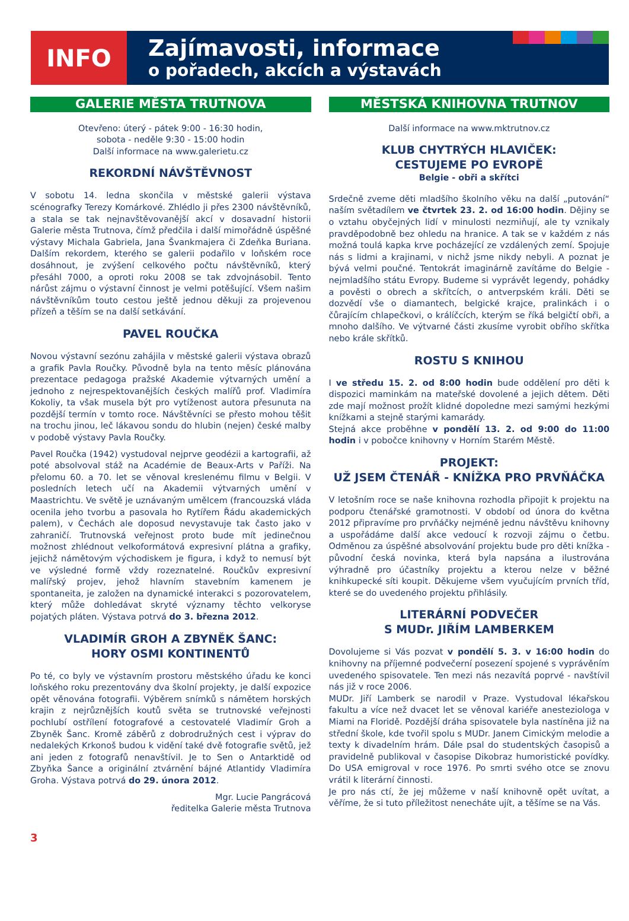INFO
Zajímavosti, informace
o pořadech, akcích a výstavách
GALERIE MĚSTA TRUTNOVA
Otevřeno: úterý - pátek 9:00 - 16:30 hodin,
sobota - neděle 9:30 - 15:00 hodin
Další informace na www.galerietu.cz
REKORDNÍ NÁVŠTĚVNOST
V sobotu 14. ledna skončila v městské galerii výstava scénografky Terezy Komárkové. Zhlédlo ji přes 2300 návštěvníků, a stala se tak nejnavštěvovanější akcí v dosavadní historii Galerie města Trutnova, čímž předčila i další mimořádně úspěšné výstavy Michala Gabriela, Jana Švankmajera či Zdeňka Buriana. Dalším rekordem, kterého se galerii podařilo v loňském roce dosáhnout, je zvýšení celkového počtu návštěvníků, který přesáhl 7000, a oproti roku 2008 se tak zdvojnásobil. Tento nárůst zájmu o výstavní činnost je velmi potěšující. Všem našim návštěvníkům touto cestou ještě jednou děkuji za projevenou přízeň a těším se na další setkávání.
PAVEL ROUČKA
Novou výstavní sezónu zahájila v městské galerii výstava obrazů a grafik Pavla Roučky. Původně byla na tento měsíc plánována prezentace pedagoga pražské Akademie výtvarných umění a jednoho z nejrespektovanějších českých malířů prof. Vladimíra Kokoliy, ta však musela být pro vytíženost autora přesunuta na pozdější termín v tomto roce. Návštěvníci se přesto mohou těšit na trochu jinou, leč lákavou sondu do hlubin (nejen) české malby v podobě výstavy Pavla Roučky.
Pavel Roučka (1942) vystudoval nejprve geodézii a kartografii, až poté absolvoval stáž na Académie de Beaux-Arts v Paříži. Na přelomu 60. a 70. let se věnoval kreslenému filmu v Belgii. V posledních letech učí na Akademii výtvarných umění v Maastrichtu. Ve světě je uznávaným umělcem (francouzská vláda ocenila jeho tvorbu a pasovala ho Rytířem Řádu akademických palem), v Čechách ale doposud nevystavuje tak často jako v zahraničí. Trutnovská veřejnost proto bude mít jedinečnou možnost zhlédnout velkoformátová expresivní plátna a grafiky, jejichž námětovým východiskem je figura, i když to nemusí být ve výsledné formě vždy rozeznatelné. Roučkův expresivní malířský projev, jehož hlavním stavebním kamenem je spontaneita, je založen na dynamické interakci s pozorovatelem, který může dohledávat skryté významy těchto velkoryse pojatých pláten. Výstava potrvá do 3. března 2012.
VLADIMÍR GROH A ZBYNĚK ŠANC:
HORY OSMI KONTINENTŮ
Po té, co byly ve výstavním prostoru městského úřadu ke konci loňského roku prezentovány dva školní projekty, je další expozice opět věnována fotografii. Výběrem snímků s námětem horských krajin z nejrůznějších koutů světa se trutnovské veřejnosti pochlubí ostřílení fotografové a cestovatelé Vladimír Groh a Zbyněk Šanc. Kromě záběrů z dobrodružných cest i výprav do nedalekých Krkonoš budou k vidění také dvě fotografie světů, jež ani jeden z fotografů nenavštívil. Je to Sen o Antarktidě od Zbyňka Šance a originální ztvárnění bájné Atlantidy Vladimíra Groha. Výstava potrvá do 29. února 2012.
Mgr. Lucie Pangrácová
ředitelka Galerie města Trutnova
MĚSTSKÁ KNIHOVNA TRUTNOV
Další informace na www.mktrutnov.cz
KLUB CHYTRÝCH HLAVIČEK:
CESTUJEME PO EVROPĚ
Belgie - obři a skřítci
Srdečně zveme děti mladšího školního věku na další „putování“ naším světadílem ve čtvrtek 23. 2. od 16:00 hodin. Dějiny se o vztahu obyčejných lidí v minulosti nezmiňují, ale ty vznikaly pravděpodobně bez ohledu na hranice. A tak se v každém z nás možná toulá kapka krve pocházející ze vzdálených zemí. Spojuje nás s lidmi a krajinami, v nichž jsme nikdy nebyli. A poznat je bývá velmi poučné. Tentokrát imaginárně zavítáme do Belgie - nejmladšího státu Evropy. Budeme si vyprávět legendy, pohádky a pověsti o obrech a skřítcích, o antverpském králi. Děti se dozvědí vše o diamantech, belgické krajce, pralinkách i o čůrajícím chlapečkovi, o králíčcích, kterým se říká belgičtí obři, a mnoho dalšího. Ve výtvarné části zkusíme vyrobit obřího skřítka nebo krále skřítků.
ROSTU S KNIHOU
I ve středu 15. 2. od 8:00 hodin bude oddělení pro děti k dispozici maminkám na mateřské dovolené a jejich dětem. Děti zde mají možnost prožít klidné dopoledne mezi samými hezkými knížkami a stejně starými kamarády.
Stejná akce proběhne v pondělí 13. 2. od 9:00 do 11:00 hodin i v pobočce knihovny v Horním Starém Městě.
PROJEKT:
UŽ JSEM ČTENÁŘ - KNÍŽKA PRO PRVŇÁČKA
V letošním roce se naše knihovna rozhodla připojit k projektu na podporu čtenářské gramotnosti. V období od února do května 2012 připravíme pro prvňáčky nejméně jednu návštěvu knihovny a uspořádáme další akce vedoucí k rozvoji zájmu o četbu. Odměnou za úspěšné absolvování projektu bude pro děti knížka - původní česká novinka, která byla napsána a ilustrována výhradně pro účastníky projektu a kterou nelze v běžné knihkupecké síti koupit. Děkujeme všem vyučujícím prvních tříd, které se do uvedeného projektu přihlásily.
LITERÁRNÍ PODVEČER
S MUDr. JIŘÍM LAMBERKEM
Dovolujeme si Vás pozvat v pondělí 5. 3. v 16:00 hodin do knihovny na příjemné podvečerní posezení spojené s vyprávěním uvedeného spisovatele. Ten mezi nás nezavítá poprvé - navštívil nás již v roce 2006.
MUDr. Jiří Lamberk se narodil v Praze. Vystudoval lékařskou fakultu a více než dvacet let se věnoval kariéře anesteziologa v Miami na Floridě. Pozdější dráha spisovatele byla nastíněna již na střední škole, kde tvořil spolu s MUDr. Janem Cimickým melodie a texty k divadelním hrám. Dále psal do studentských časopisů a pravidelně publikoval v časopise Dikobraz humoristické povídky. Do USA emigroval v roce 1976. Po smrti svého otce se znovu vrátil k literární činnosti.
Je pro nás ctí, že jej můžeme v naší knihovně opět uvítat, a věříme, že si tuto příležitost nenecháte ujít, a těšíme se na Vás.
3